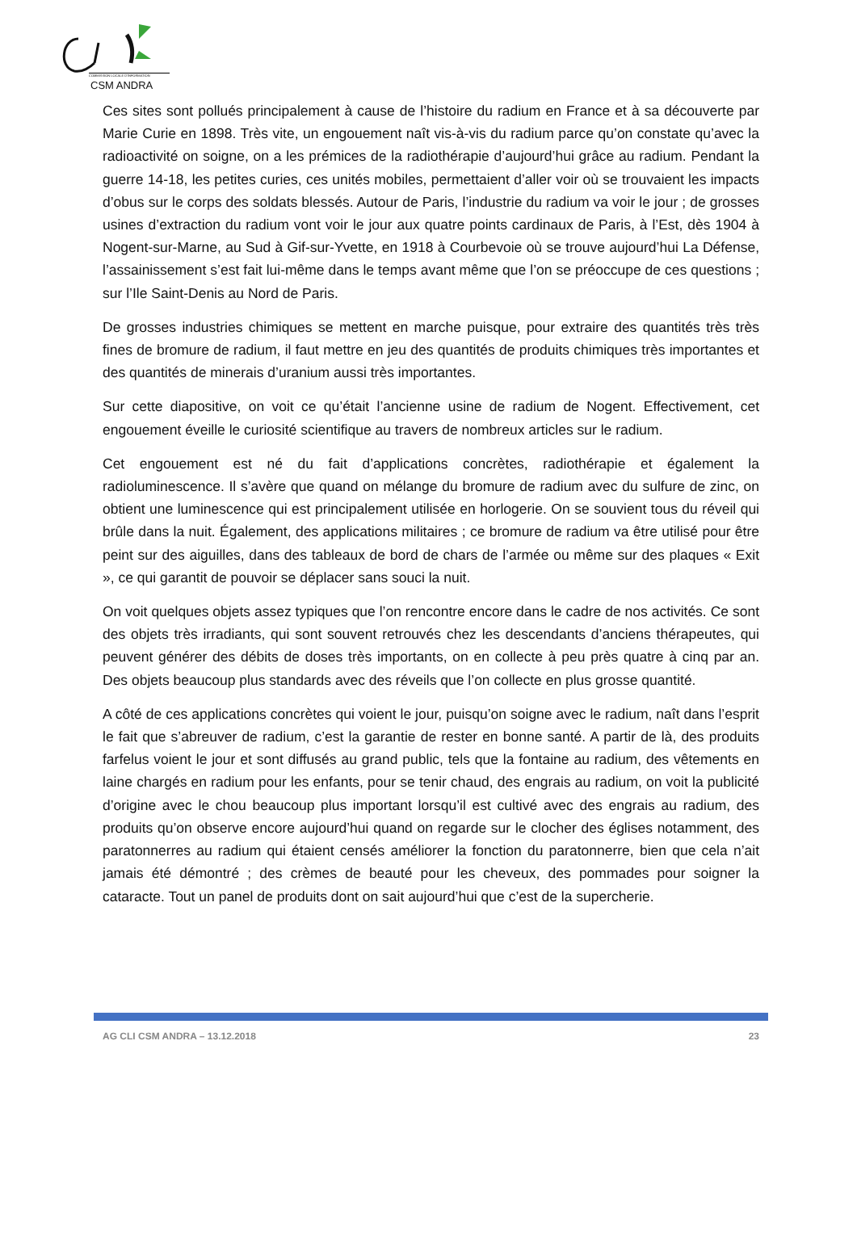COMMISSION LOCALE D'INFORMATION
CSM ANDRA
Ces sites sont pollués principalement à cause de l’histoire du radium en France et à sa découverte par Marie Curie en 1898. Très vite, un engouement naît vis-à-vis du radium parce qu’on constate qu’avec la radioactivité on soigne, on a les prémices de la radiothérapie d’aujourd’hui grâce au radium. Pendant la guerre 14-18, les petites curies, ces unités mobiles, permettaient d’aller voir où se trouvaient les impacts d’obus sur le corps des soldats blessés. Autour de Paris, l’industrie du radium va voir le jour ; de grosses usines d’extraction du radium vont voir le jour aux quatre points cardinaux de Paris, à l’Est, dès 1904 à Nogent-sur-Marne, au Sud à Gif-sur-Yvette, en 1918 à Courbevoie où se trouve aujourd’hui La Défense, l’assainissement s’est fait lui-même dans le temps avant même que l’on se préoccupe de ces questions ; sur l’Ile Saint-Denis au Nord de Paris.
De grosses industries chimiques se mettent en marche puisque, pour extraire des quantités très très fines de bromure de radium, il faut mettre en jeu des quantités de produits chimiques très importantes et des quantités de minerais d’uranium aussi très importantes.
Sur cette diapositive, on voit ce qu’était l’ancienne usine de radium de Nogent. Effectivement, cet engouement éveille le curiosité scientifique au travers de nombreux articles sur le radium.
Cet engouement est né du fait d’applications concrètes, radiothérapie et également la radioluminescence. Il s’avère que quand on mélange du bromure de radium avec du sulfure de zinc, on obtient une luminescence qui est principalement utilisée en horlogerie. On se souvient tous du réveil qui brûle dans la nuit. Également, des applications militaires ; ce bromure de radium va être utilisé pour être peint sur des aiguilles, dans des tableaux de bord de chars de l’armée ou même sur des plaques « Exit », ce qui garantit de pouvoir se déplacer sans souci la nuit.
On voit quelques objets assez typiques que l’on rencontre encore dans le cadre de nos activités. Ce sont des objets très irradiants, qui sont souvent retrouvés chez les descendants d’anciens thérapeutes, qui peuvent générer des débits de doses très importants, on en collecte à peu près quatre à cinq par an. Des objets beaucoup plus standards avec des réveils que l’on collecte en plus grosse quantité.
A côté de ces applications concrètes qui voient le jour, puisqu’on soigne avec le radium, naît dans l’esprit le fait que s’abreuver de radium, c’est la garantie de rester en bonne santé. A partir de là, des produits farfelus voient le jour et sont diffusés au grand public, tels que la fontaine au radium, des vêtements en laine chargés en radium pour les enfants, pour se tenir chaud, des engrais au radium, on voit la publicité d’origine avec le chou beaucoup plus important lorsqu’il est cultivé avec des engrais au radium, des produits qu’on observe encore aujourd’hui quand on regarde sur le clocher des églises notamment, des paratonnerres au radium qui étaient censés améliorer la fonction du paratonnerre, bien que cela n’ait jamais été démontré ; des crèmes de beauté pour les cheveux, des pommades pour soigner la cataracte. Tout un panel de produits dont on sait aujourd’hui que c’est de la supercherie.
AG CLI CSM ANDRA – 13.12.2018 23